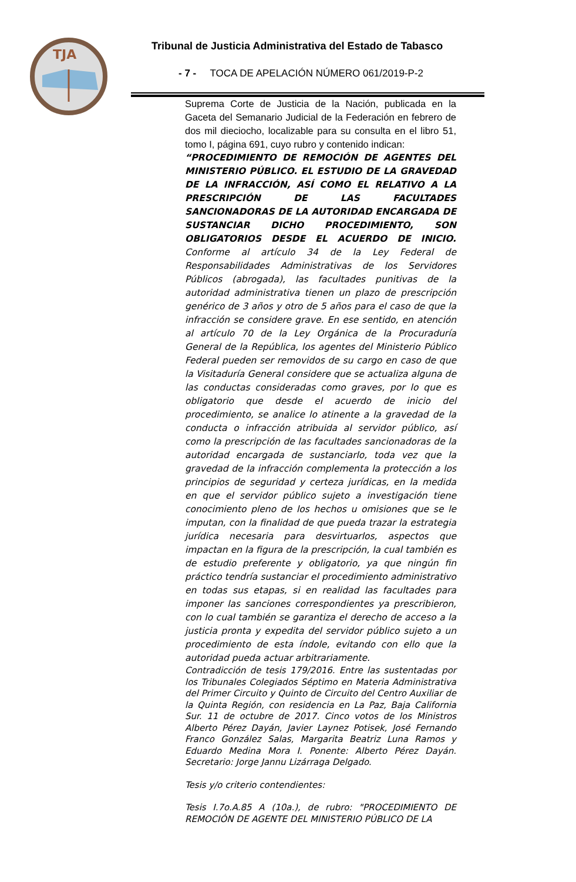TJA
Tribunal de Justicia Administrativa del Estado de Tabasco
- 7 - TOCA DE APELACIÓN NÚMERO 061/2019-P-2
Suprema Corte de Justicia de la Nación, publicada en la Gaceta del Semanario Judicial de la Federación en febrero de dos mil dieciocho, localizable para su consulta en el libro 51, tomo I, página 691, cuyo rubro y contenido indican:
“PROCEDIMIENTO DE REMOCIÓN DE AGENTES DEL MINISTERIO PÚBLICO. EL ESTUDIO DE LA GRAVEDAD DE LA INFRACCIÓN, ASÍ COMO EL RELATIVO A LA PRESCRIPCIÓN DE LAS FACULTADES SANCIONADORAS DE LA AUTORIDAD ENCARGADA DE SUSTANCIAR DICHO PROCEDIMIENTO, SON OBLIGATORIOS DESDE EL ACUERDO DE INICIO. Conforme al artículo 34 de la Ley Federal de Responsabilidades Administrativas de los Servidores Públicos (abrogada), las facultades punitivas de la autoridad administrativa tienen un plazo de prescripción genérico de 3 años y otro de 5 años para el caso de que la infracción se considere grave. En ese sentido, en atención al artículo 70 de la Ley Orgánica de la Procuraduría General de la República, los agentes del Ministerio Público Federal pueden ser removidos de su cargo en caso de que la Visitaduría General considere que se actualiza alguna de las conductas consideradas como graves, por lo que es obligatorio que desde el acuerdo de inicio del procedimiento, se analice lo atinente a la gravedad de la conducta o infracción atribuida al servidor público, así como la prescripción de las facultades sancionadoras de la autoridad encargada de sustanciarlo, toda vez que la gravedad de la infracción complementa la protección a los principios de seguridad y certeza jurídicas, en la medida en que el servidor público sujeto a investigación tiene conocimiento pleno de los hechos u omisiones que se le imputan, con la finalidad de que pueda trazar la estrategia jurídica necesaria para desvirtuarlos, aspectos que impactan en la figura de la prescripción, la cual también es de estudio preferente y obligatorio, ya que ningún fin práctico tendría sustanciar el procedimiento administrativo en todas sus etapas, si en realidad las facultades para imponer las sanciones correspondientes ya prescribieron, con lo cual también se garantiza el derecho de acceso a la justicia pronta y expedita del servidor público sujeto a un procedimiento de esta índole, evitando con ello que la autoridad pueda actuar arbitrariamente.
Contradicción de tesis 179/2016. Entre las sustentadas por los Tribunales Colegiados Séptimo en Materia Administrativa del Primer Circuito y Quinto de Circuito del Centro Auxiliar de la Quinta Región, con residencia en La Paz, Baja California Sur. 11 de octubre de 2017. Cinco votos de los Ministros Alberto Pérez Dayán, Javier Laynez Potisek, José Fernando Franco González Salas, Margarita Beatriz Luna Ramos y Eduardo Medina Mora I. Ponente: Alberto Pérez Dayán. Secretario: Jorge Jannu Lizárraga Delgado.
Tesis y/o criterio contendientes:
Tesis I.7o.A.85 A (10a.), de rubro: "PROCEDIMIENTO DE REMOCIÓN DE AGENTE DEL MINISTERIO PÚBLICO DE LA